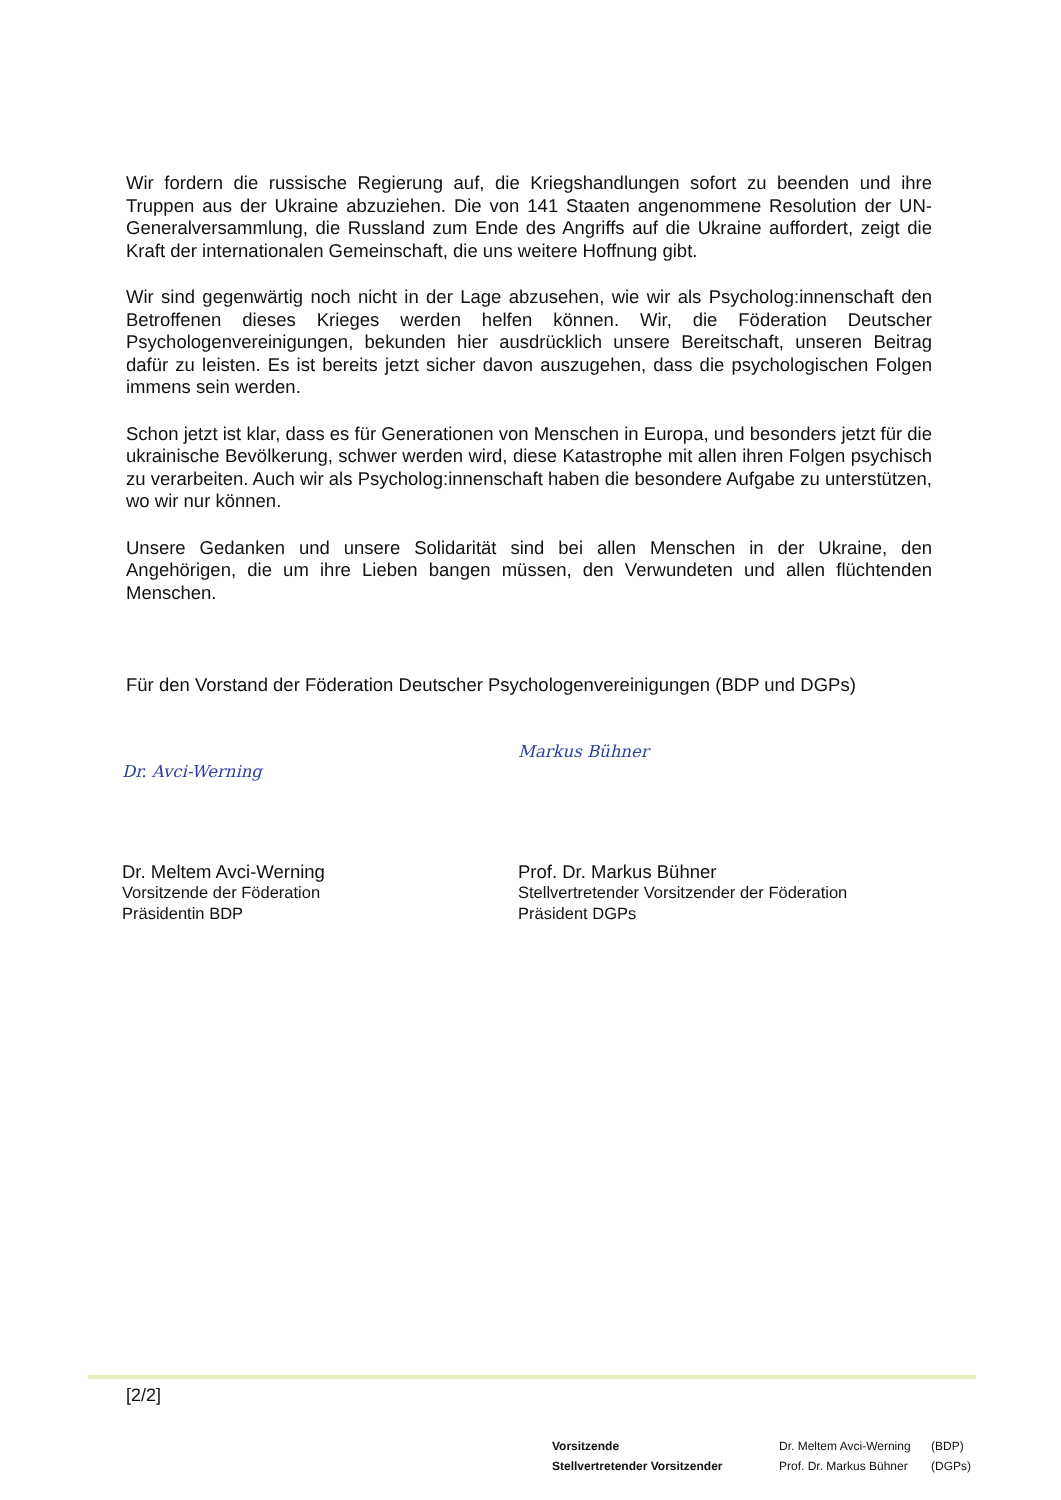Wir fordern die russische Regierung auf, die Kriegshandlungen sofort zu beenden und ihre Truppen aus der Ukraine abzuziehen. Die von 141 Staaten angenommene Resolution der UN-Generalversammlung, die Russland zum Ende des Angriffs auf die Ukraine auffordert, zeigt die Kraft der internationalen Gemeinschaft, die uns weitere Hoffnung gibt.
Wir sind gegenwärtig noch nicht in der Lage abzusehen, wie wir als Psycholog:innenschaft den Betroffenen dieses Krieges werden helfen können. Wir, die Föderation Deutscher Psychologenvereinigungen, bekunden hier ausdrücklich unsere Bereitschaft, unseren Beitrag dafür zu leisten. Es ist bereits jetzt sicher davon auszugehen, dass die psychologischen Folgen immens sein werden.
Schon jetzt ist klar, dass es für Generationen von Menschen in Europa, und besonders jetzt für die ukrainische Bevölkerung, schwer werden wird, diese Katastrophe mit allen ihren Folgen psychisch zu verarbeiten. Auch wir als Psycholog:innenschaft haben die besondere Aufgabe zu unterstützen, wo wir nur können.
Unsere Gedanken und unsere Solidarität sind bei allen Menschen in der Ukraine, den Angehörigen, die um ihre Lieben bangen müssen, den Verwundeten und allen flüchtenden Menschen.
Für den Vorstand der Föderation Deutscher Psychologenvereinigungen (BDP und DGPs)
Dr. Avci-Werning
Dr. Meltem Avci-Werning
Vorsitzende der Föderation
Präsidentin BDP
Markus Bühner
Prof. Dr. Markus Bühner
Stellvertretender Vorsitzender der Föderation
Präsident DGPs
[2/2]
| Vorsitzende | Dr. Meltem Avci-Werning | (BDP) |
| Stellvertretender Vorsitzender | Prof. Dr. Markus Bühner | (DGPs) |